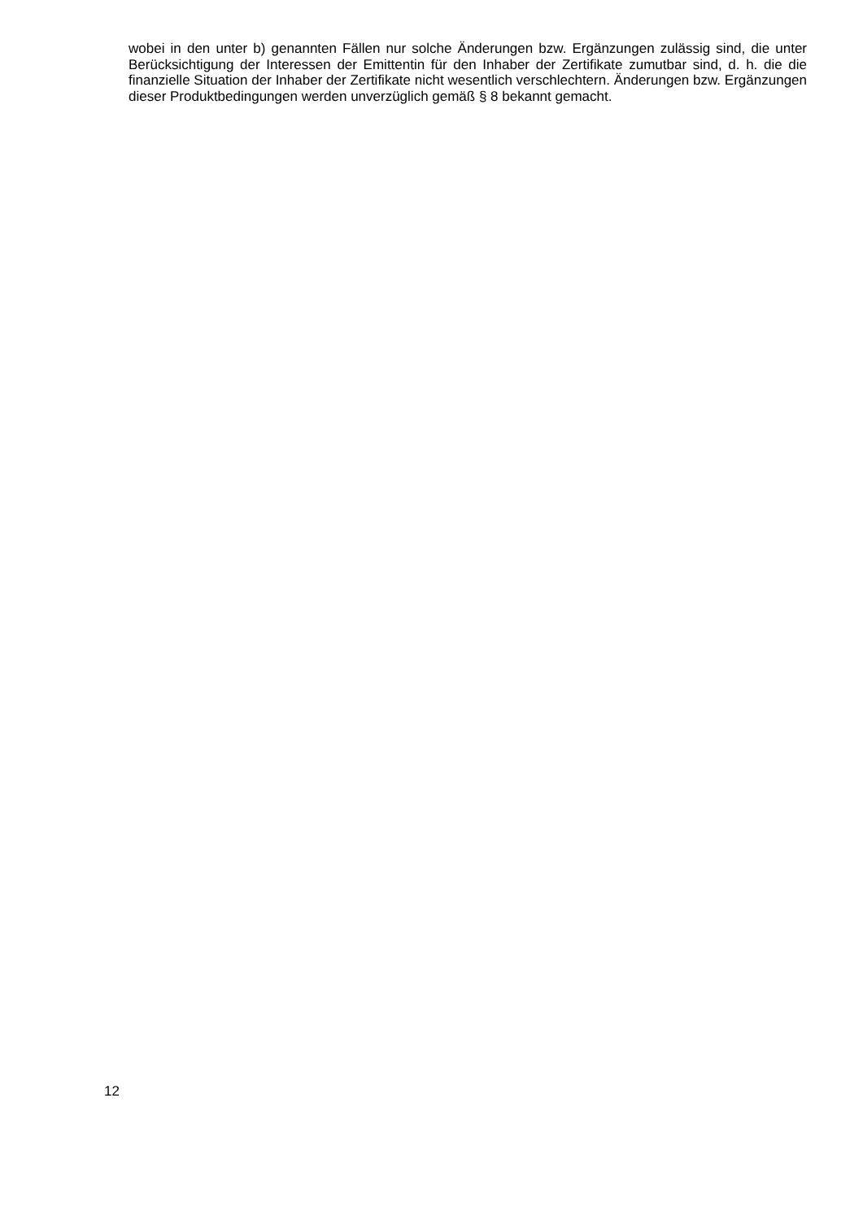wobei in den unter b) genannten Fällen nur solche Änderungen bzw. Ergänzungen zulässig sind, die unter Berücksichtigung der Interessen der Emittentin für den Inhaber der Zertifikate zumutbar sind, d. h. die die finanzielle Situation der Inhaber der Zertifikate nicht wesentlich verschlechtern. Änderungen bzw. Ergänzungen dieser Produktbedingungen werden unverzüglich gemäß § 8 bekannt gemacht.
12